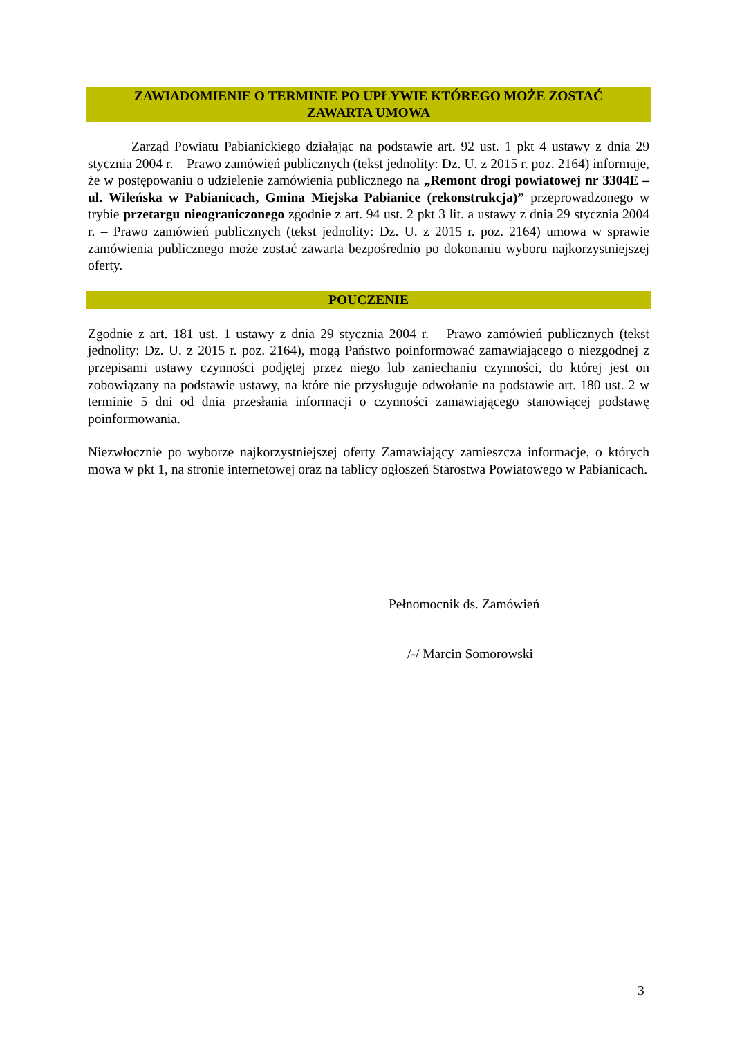ZAWIADOMIENIE O TERMINIE PO UPŁYWIE KTÓREGO MOŻE ZOSTAĆ
ZAWARTA UMOWA
Zarząd Powiatu Pabianickiego działając na podstawie art. 92 ust. 1 pkt 4 ustawy z dnia 29 stycznia 2004 r. – Prawo zamówień publicznych (tekst jednolity: Dz. U. z 2015 r. poz. 2164) informuje, że w postępowaniu o udzielenie zamówienia publicznego na „Remont drogi powiatowej nr 3304E – ul. Wileńska w Pabianicach, Gmina Miejska Pabianice (rekonstrukcja)” przeprowadzonego w trybie przetargu nieograniczonego zgodnie z art. 94 ust. 2 pkt 3 lit. a ustawy z dnia 29 stycznia 2004 r. – Prawo zamówień publicznych (tekst jednolity: Dz. U. z 2015 r. poz. 2164) umowa w sprawie zamówienia publicznego może zostać zawarta bezpośrednio po dokonaniu wyboru najkorzystniejszej oferty.
POUCZENIE
Zgodnie z art. 181 ust. 1 ustawy z dnia 29 stycznia 2004 r. – Prawo zamówień publicznych (tekst jednolity: Dz. U. z 2015 r. poz. 2164), mogą Państwo poinformować zamawiającego o niezgodnej z przepisami ustawy czynności podjętej przez niego lub zaniechaniu czynności, do której jest on zobowiązany na podstawie ustawy, na które nie przysługuje odwołanie na podstawie art. 180 ust. 2 w terminie 5 dni od dnia przesłania informacji o czynności zamawiającego stanowiącej podstawę poinformowania.
Niezwłocznie po wyborze najkorzystniejszej oferty Zamawiający zamieszcza informacje, o których mowa w pkt 1, na stronie internetowej oraz na tablicy ogłoszeń Starostwa Powiatowego w Pabianicach.
Pełnomocnik ds. Zamówień
/-/ Marcin Somorowski
3